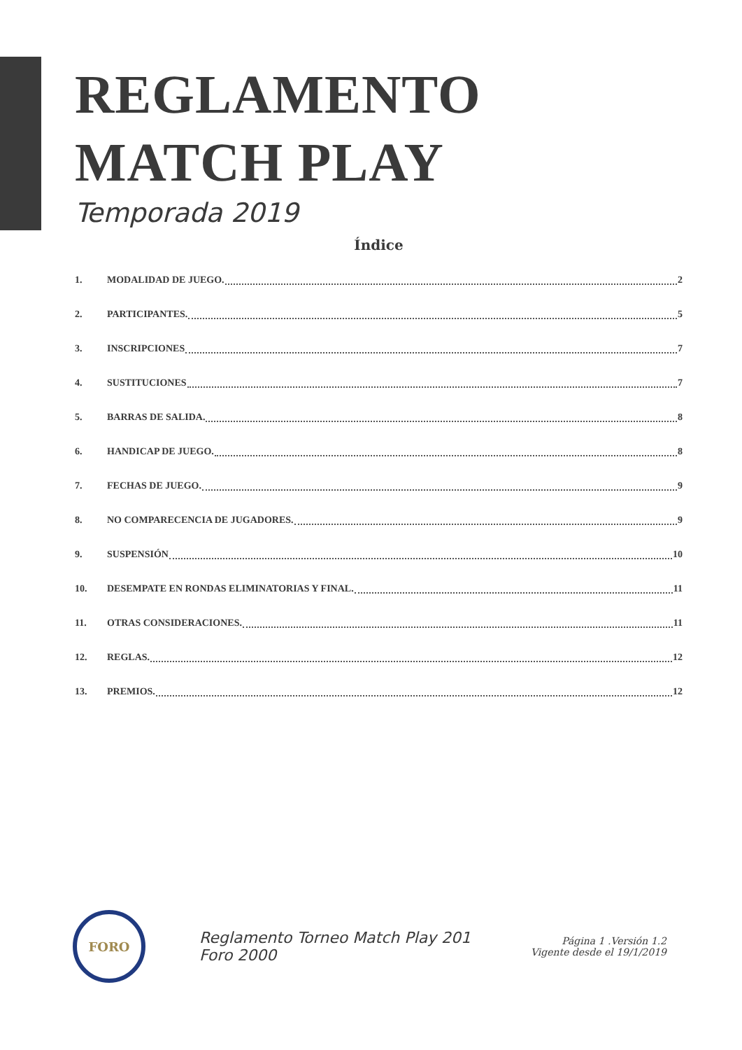REGLAMENTO
MATCH PLAY
Temporada 2019
Índice
1. MODALIDAD DE JUEGO. 2
2. PARTICIPANTES. 5
3. INSCRIPCIONES 7
4. SUSTITUCIONES 7
5. BARRAS DE SALIDA. 8
6. HANDICAP DE JUEGO. 8
7. FECHAS DE JUEGO. 9
8. NO COMPARECENCIA DE JUGADORES. 9
9. SUSPENSIÓN 10
10. DESEMPATE EN RONDAS ELIMINATORIAS Y FINAL. 11
11. OTRAS CONSIDERACIONES. 11
12. REGLAS. 12
13. PREMIOS. 12
FORO
Reglamento Torneo Match Play 201
Foro 2000
Página 1 .Versión 1.2
Vigente desde el 19/1/2019